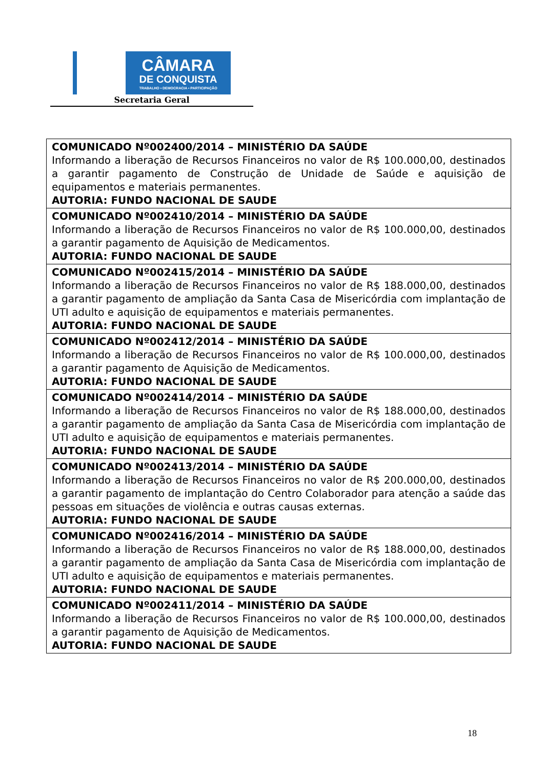CÂMARA
DE CONQUISTA
TRABALHO • DEMOCRACIA • PARTICIPAÇÃO
Secretaria Geral
| COMUNICADO Nº002400/2014 – MINISTÉRIO DA SAÚDE Informando a liberação de Recursos Financeiros no valor de R$ 100.000,00, destinados a garantir pagamento de Construção de Unidade de Saúde e aquisição de equipamentos e materiais permanentes. AUTORIA: FUNDO NACIONAL DE SAUDE |
| COMUNICADO Nº002410/2014 – MINISTÉRIO DA SAÚDE Informando a liberação de Recursos Financeiros no valor de R$ 100.000,00, destinados a garantir pagamento de Aquisição de Medicamentos. AUTORIA: FUNDO NACIONAL DE SAUDE |
| COMUNICADO Nº002415/2014 – MINISTÉRIO DA SAÚDE Informando a liberação de Recursos Financeiros no valor de R$ 188.000,00, destinados a garantir pagamento de ampliação da Santa Casa de Misericórdia com implantação de UTI adulto e aquisição de equipamentos e materiais permanentes. AUTORIA: FUNDO NACIONAL DE SAUDE |
| COMUNICADO Nº002412/2014 – MINISTÉRIO DA SAÚDE Informando a liberação de Recursos Financeiros no valor de R$ 100.000,00, destinados a garantir pagamento de Aquisição de Medicamentos. AUTORIA: FUNDO NACIONAL DE SAUDE |
| COMUNICADO Nº002414/2014 – MINISTÉRIO DA SAÚDE Informando a liberação de Recursos Financeiros no valor de R$ 188.000,00, destinados a garantir pagamento de ampliação da Santa Casa de Misericórdia com implantação de UTI adulto e aquisição de equipamentos e materiais permanentes. AUTORIA: FUNDO NACIONAL DE SAUDE |
| COMUNICADO Nº002413/2014 – MINISTÉRIO DA SAÚDE Informando a liberação de Recursos Financeiros no valor de R$ 200.000,00, destinados a garantir pagamento de implantação do Centro Colaborador para atenção a saúde das pessoas em situações de violência e outras causas externas. AUTORIA: FUNDO NACIONAL DE SAUDE |
| COMUNICADO Nº002416/2014 – MINISTÉRIO DA SAÚDE Informando a liberação de Recursos Financeiros no valor de R$ 188.000,00, destinados a garantir pagamento de ampliação da Santa Casa de Misericórdia com implantação de UTI adulto e aquisição de equipamentos e materiais permanentes. AUTORIA: FUNDO NACIONAL DE SAUDE |
| COMUNICADO Nº002411/2014 – MINISTÉRIO DA SAÚDE Informando a liberação de Recursos Financeiros no valor de R$ 100.000,00, destinados a garantir pagamento de Aquisição de Medicamentos. AUTORIA: FUNDO NACIONAL DE SAUDE |
18